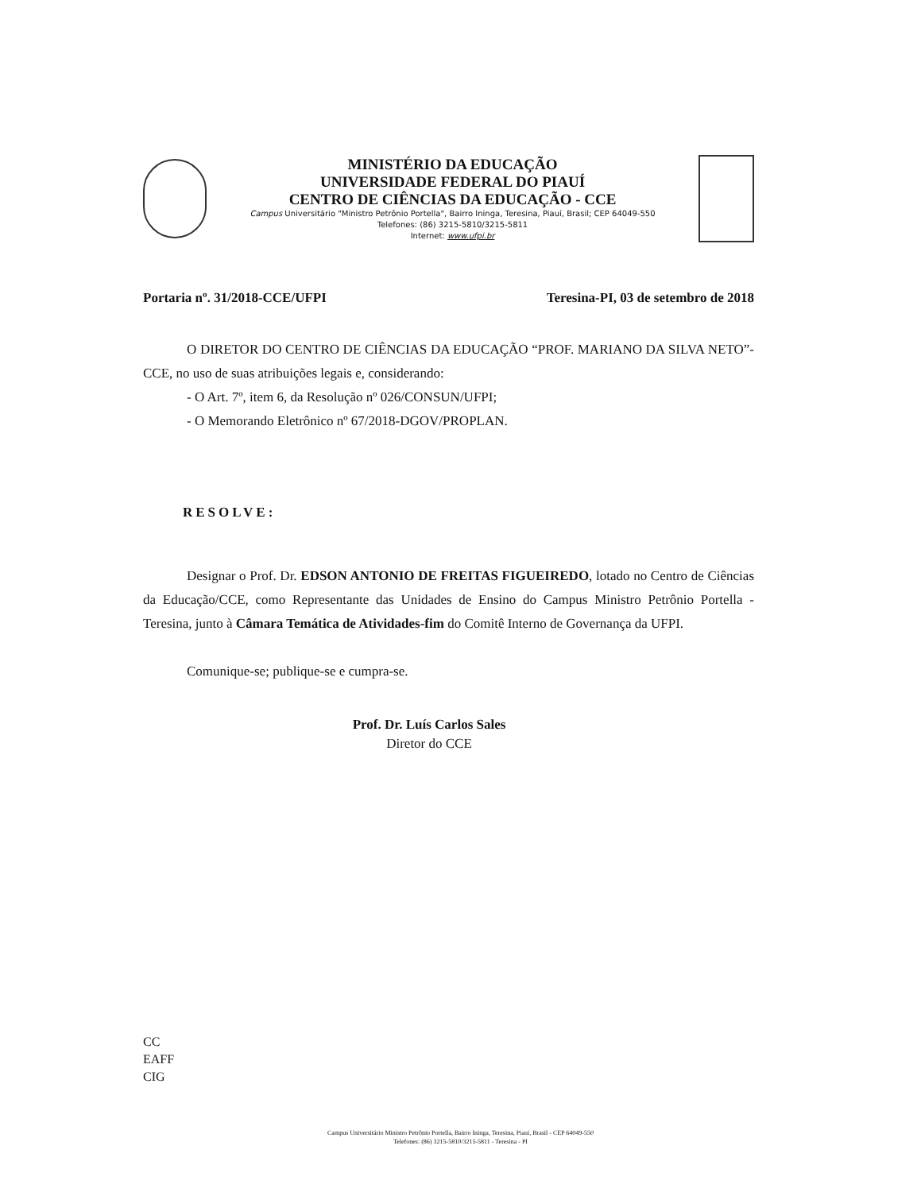MINISTÉRIO DA EDUCAÇÃO
UNIVERSIDADE FEDERAL DO PIAUÍ
CENTRO DE CIÊNCIAS DA EDUCAÇÃO - CCE
Campus Universitário "Ministro Petrônio Portella", Bairro Ininga, Teresina, Piauí, Brasil; CEP 64049-550
Telefones: (86) 3215-5810/3215-5811
Internet: www.ufpi.br
Portaria nº. 31/2018-CCE/UFPI Teresina-PI, 03 de setembro de 2018
O DIRETOR DO CENTRO DE CIÊNCIAS DA EDUCAÇÃO “PROF. MARIANO DA SILVA NETO”- CCE, no uso de suas atribuições legais e, considerando:
- O Art. 7º, item 6, da Resolução nº 026/CONSUN/UFPI;
- O Memorando Eletrônico nº 67/2018-DGOV/PROPLAN.
RESOLVE:
Designar o Prof. Dr. EDSON ANTONIO DE FREITAS FIGUEIREDO, lotado no Centro de Ciências da Educação/CCE, como Representante das Unidades de Ensino do Campus Ministro Petrônio Portella - Teresina, junto à Câmara Temática de Atividades-fim do Comitê Interno de Governança da UFPI.
Comunique-se; publique-se e cumpra-se.
Prof. Dr. Luís Carlos Sales
Diretor do CCE
CC
EAFF
CIG
Campus Universitário Ministro Petrônio Portella, Bairro Ininga, Teresina, Piauí, Brasil - CEP 64049-550
Telefones: (86) 3215-5810/3215-5811 - Teresina - PI